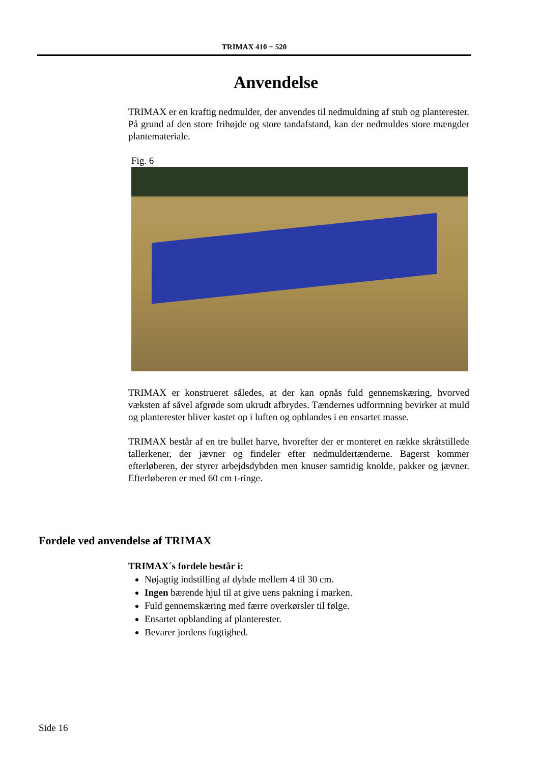TRIMAX 410 + 520
Anvendelse
TRIMAX er en kraftig nedmulder, der anvendes til nedmuldning af stub og planterester. På grund af den store frihøjde og store tandafstand, kan der nedmuldes store mængder plantemateriale.
Fig. 6
TRIMAX er konstrueret således, at der kan opnås fuld gennemskæring, hvorved væksten af såvel afgrøde som ukrudt afbrydes. Tændernes udformning bevirker at muld og planterester bliver kastet op i luften og opblandes i en ensartet masse.
TRIMAX består af en tre bullet harve, hvorefter der er monteret en række skråtstillede tallerkener, der jævner og findeler efter nedmuldertænderne. Bagerst kommer efterløberen, der styrer arbejdsdybden men knuser samtidig knolde, pakker og jævner. Efterløberen er med 60 cm t-ringe.
Fordele ved anvendelse af TRIMAX
TRIMAX´s fordele består i:
Nøjagtig indstilling af dybde mellem 4 til 30 cm.
Ingen bærende hjul til at give uens pakning i marken.
Fuld gennemskæring med færre overkørsler til følge.
Ensartet opblanding af planterester.
Bevarer jordens fugtighed.
Side 16